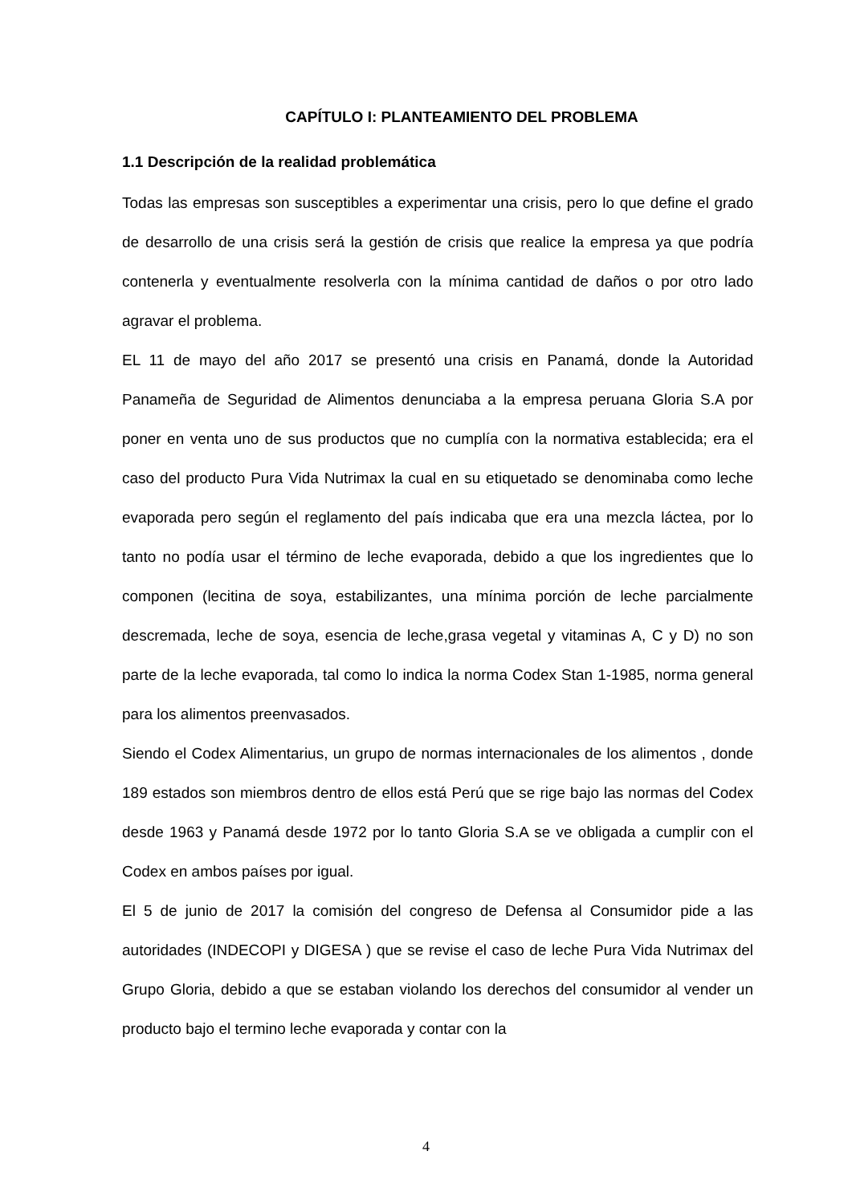CAPÍTULO I: PLANTEAMIENTO DEL PROBLEMA
1.1 Descripción de la realidad problemática
Todas las empresas son susceptibles a experimentar una crisis, pero lo que define el grado de desarrollo de una crisis será la gestión de crisis que realice la empresa ya que podría contenerla y eventualmente resolverla con la mínima cantidad de daños o por otro lado agravar el problema.
EL 11 de mayo del año 2017 se presentó una crisis en Panamá, donde la Autoridad Panameña de Seguridad de Alimentos denunciaba a la empresa peruana Gloria S.A por poner en venta uno de sus productos que no cumplía con la normativa establecida; era el caso del producto Pura Vida Nutrimax la cual en su etiquetado se denominaba como leche evaporada pero según el reglamento del país indicaba que era una mezcla láctea, por lo tanto no podía usar el término de leche evaporada, debido a que los ingredientes que lo componen (lecitina de soya, estabilizantes, una mínima porción de leche parcialmente descremada, leche de soya, esencia de leche,grasa vegetal y vitaminas A, C y D) no son parte de la leche evaporada, tal como lo indica la norma Codex Stan 1-1985, norma general para los alimentos preenvasados.
Siendo el Codex Alimentarius, un grupo de normas internacionales de los alimentos , donde 189 estados son miembros dentro de ellos está Perú que se rige bajo las normas del Codex desde 1963 y Panamá desde 1972 por lo tanto Gloria S.A se ve obligada a cumplir con el Codex en ambos países por igual.
El 5 de junio de 2017 la comisión del congreso de Defensa al Consumidor pide a las autoridades (INDECOPI y DIGESA ) que se revise el caso de leche Pura Vida Nutrimax del Grupo Gloria, debido a que se estaban violando los derechos del consumidor al vender un producto bajo el termino leche evaporada y contar con la
4